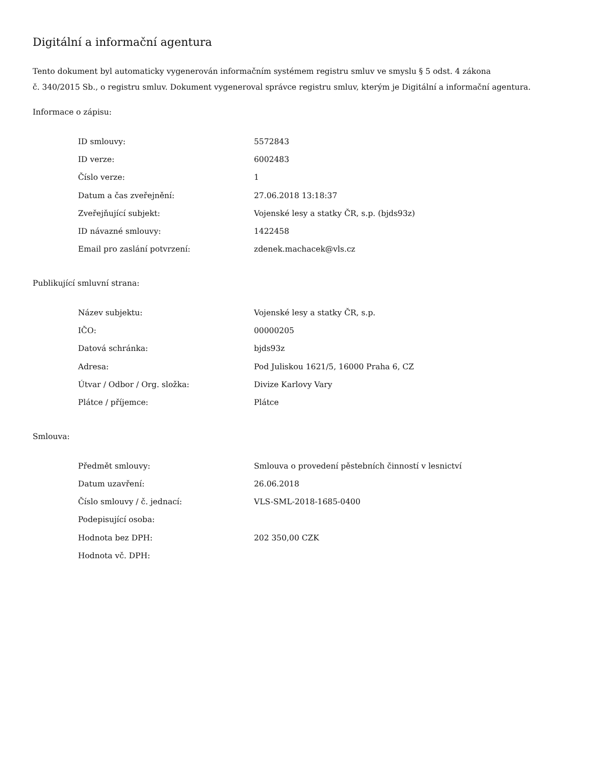Digitální a informační agentura
Tento dokument byl automaticky vygenerován informačním systémem registru smluv ve smyslu § 5 odst. 4 zákona
č. 340/2015 Sb., o registru smluv. Dokument vygeneroval správce registru smluv, kterým je Digitální a informační agentura.
Informace o zápisu:
| ID smlouvy: | 5572843 |
| ID verze: | 6002483 |
| Číslo verze: | 1 |
| Datum a čas zveřejnění: | 27.06.2018 13:18:37 |
| Zveřejňující subjekt: | Vojenské lesy a statky ČR, s.p. (bjds93z) |
| ID návazné smlouvy: | 1422458 |
| Email pro zaslání potvrzení: | zdenek.machacek@vls.cz |
Publikující smluvní strana:
| Název subjektu: | Vojenské lesy a statky ČR, s.p. |
| IČO: | 00000205 |
| Datová schránka: | bjds93z |
| Adresa: | Pod Juliskou 1621/5, 16000 Praha 6, CZ |
| Útvar / Odbor / Org. složka: | Divize Karlovy Vary |
| Plátce / příjemce: | Plátce |
Smlouva:
| Předmět smlouvy: | Smlouva o provedení pěstebních činností v lesnictví |
| Datum uzavření: | 26.06.2018 |
| Číslo smlouvy / č. jednací: | VLS-SML-2018-1685-0400 |
| Podepisující osoba: | |
| Hodnota bez DPH: | 202 350,00 CZK |
| Hodnota vč. DPH: | |